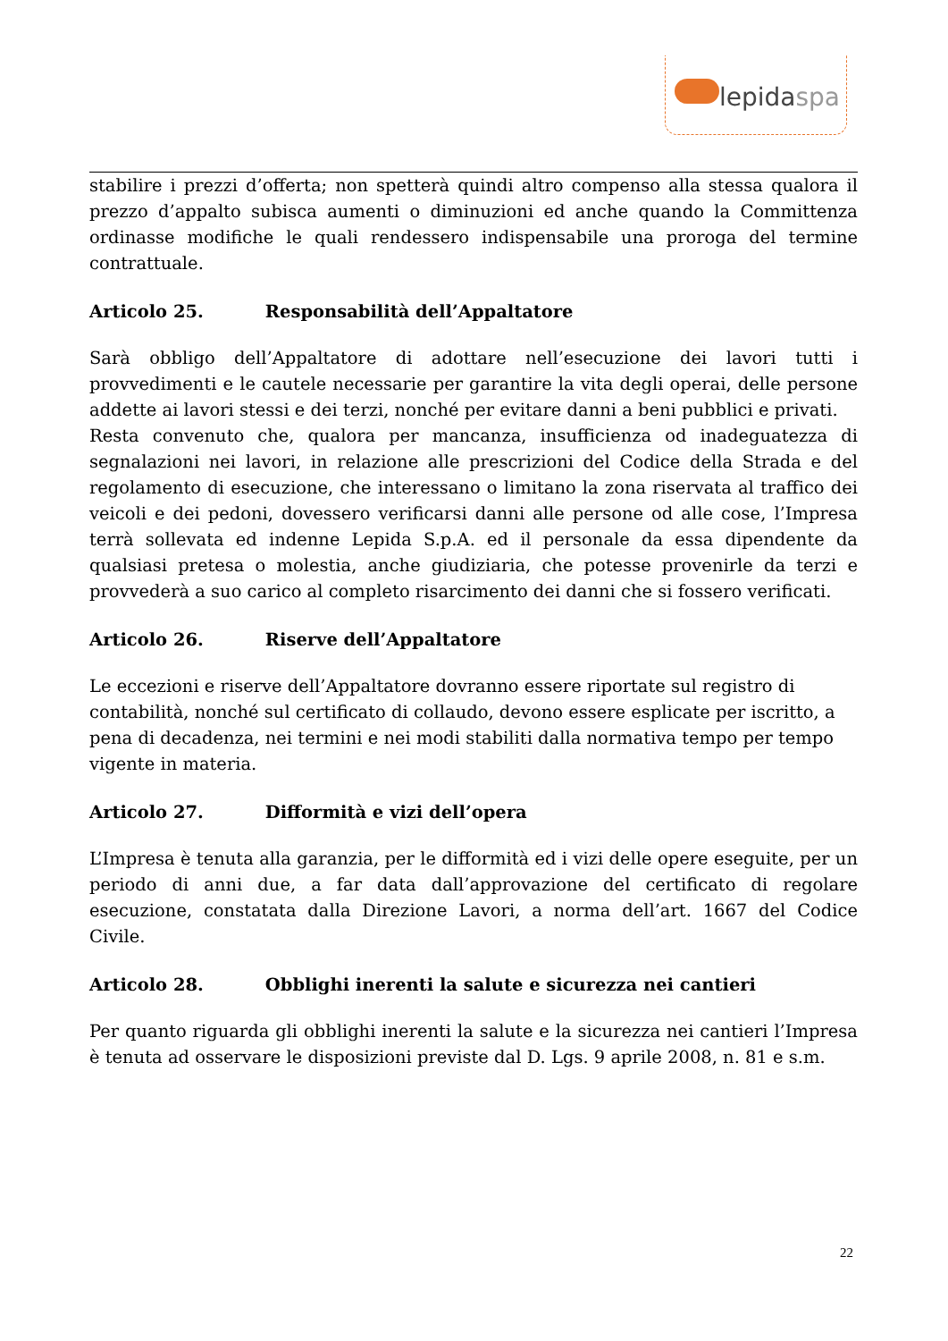lepidaspa
stabilire i prezzi d’offerta; non spetterà quindi altro compenso alla stessa qualora il prezzo d’appalto subisca aumenti o diminuzioni ed anche quando la Committenza ordinasse modifiche le quali rendessero indispensabile una proroga del termine contrattuale.
Articolo 25. Responsabilità dell’Appaltatore
Sarà obbligo dell’Appaltatore di adottare nell’esecuzione dei lavori tutti i provvedimenti e le cautele necessarie per garantire la vita degli operai, delle persone addette ai lavori stessi e dei terzi, nonché per evitare danni a beni pubblici e privati.
Resta convenuto che, qualora per mancanza, insufficienza od inadeguatezza di segnalazioni nei lavori, in relazione alle prescrizioni del Codice della Strada e del regolamento di esecuzione, che interessano o limitano la zona riservata al traffico dei veicoli e dei pedoni, dovessero verificarsi danni alle persone od alle cose, l’Impresa terrà sollevata ed indenne Lepida S.p.A. ed il personale da essa dipendente da qualsiasi pretesa o molestia, anche giudiziaria, che potesse provenirle da terzi e provvederà a suo carico al completo risarcimento dei danni che si fossero verificati.
Articolo 26. Riserve dell’Appaltatore
Le eccezioni e riserve dell’Appaltatore dovranno essere riportate sul registro di contabilità, nonché sul certificato di collaudo, devono essere esplicate per iscritto, a pena di decadenza, nei termini e nei modi stabiliti dalla normativa tempo per tempo vigente in materia.
Articolo 27. Difformità e vizi dell’opera
L’Impresa è tenuta alla garanzia, per le difformità ed i vizi delle opere eseguite, per un periodo di anni due, a far data dall’approvazione del certificato di regolare esecuzione, constatata dalla Direzione Lavori, a norma dell’art. 1667 del Codice Civile.
Articolo 28. Obblighi inerenti la salute e sicurezza nei cantieri
Per quanto riguarda gli obblighi inerenti la salute e la sicurezza nei cantieri l’Impresa è tenuta ad osservare le disposizioni previste dal D. Lgs. 9 aprile 2008, n. 81 e s.m.
22